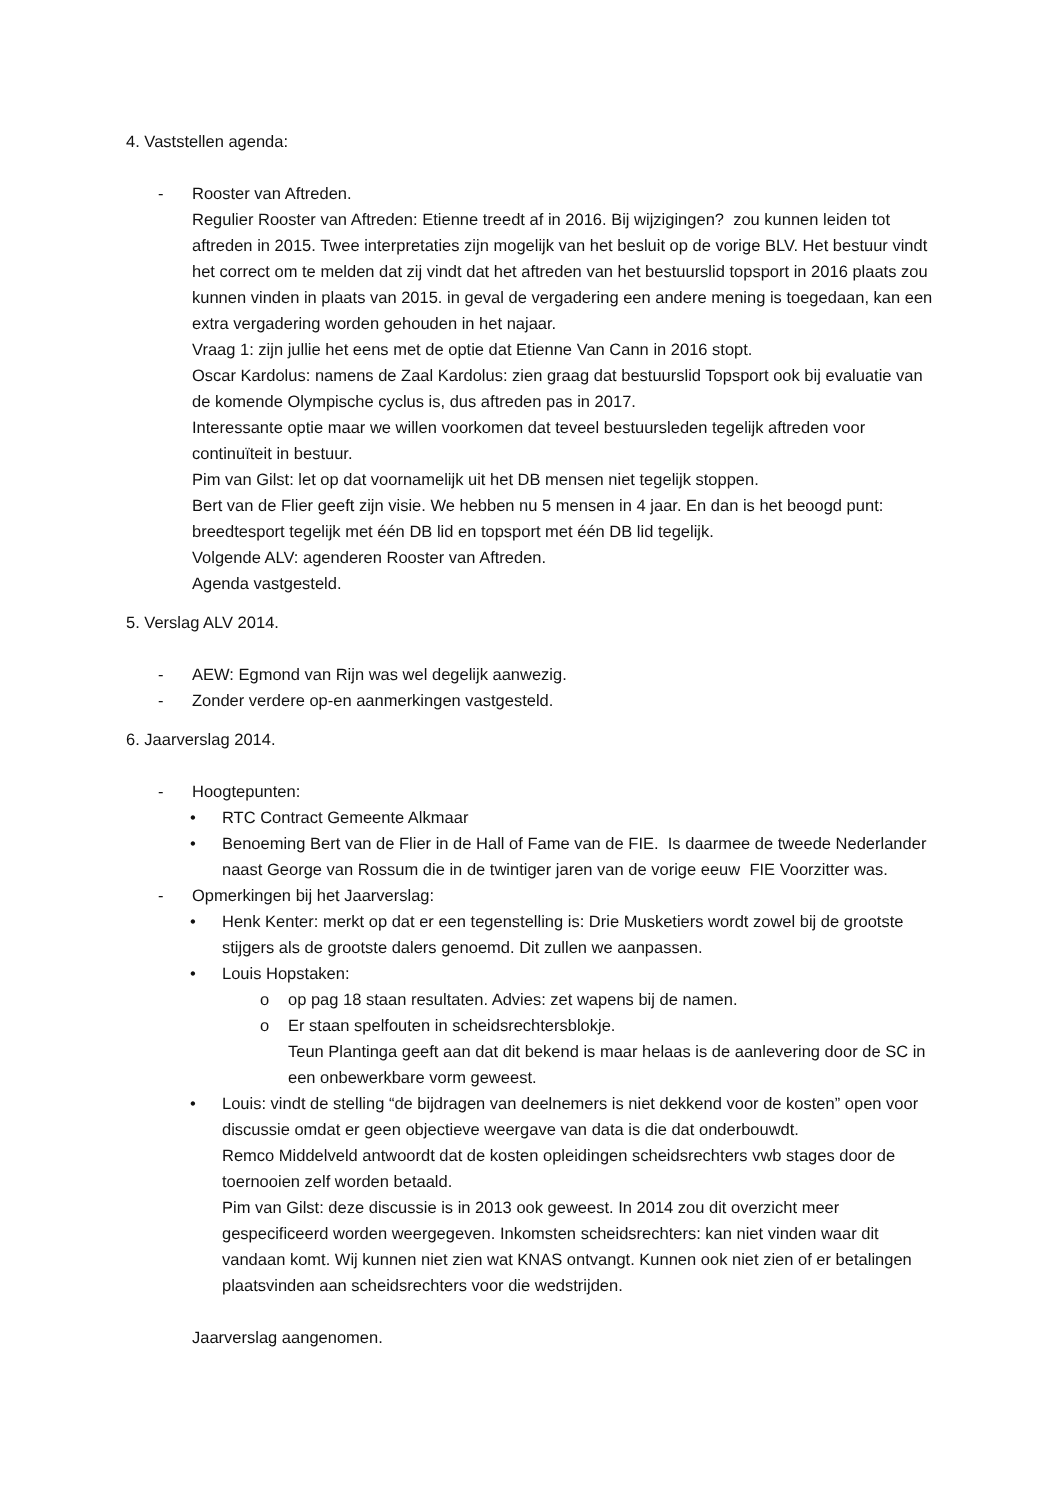4. Vaststellen agenda:
- Rooster van Aftreden.
Regulier Rooster van Aftreden: Etienne treedt af in 2016. Bij wijzigingen? zou kunnen leiden tot aftreden in 2015. Twee interpretaties zijn mogelijk van het besluit op de vorige BLV. Het bestuur vindt het correct om te melden dat zij vindt dat het aftreden van het bestuurslid topsport in 2016 plaats zou kunnen vinden in plaats van 2015. in geval de vergadering een andere mening is toegedaan, kan een extra vergadering worden gehouden in het najaar.
Vraag 1: zijn jullie het eens met de optie dat Etienne Van Cann in 2016 stopt.
Oscar Kardolus: namens de Zaal Kardolus: zien graag dat bestuurslid Topsport ook bij evaluatie van de komende Olympische cyclus is, dus aftreden pas in 2017.
Interessante optie maar we willen voorkomen dat teveel bestuursleden tegelijk aftreden voor continuïteit in bestuur.
Pim van Gilst: let op dat voornamelijk uit het DB mensen niet tegelijk stoppen.
Bert van de Flier geeft zijn visie. We hebben nu 5 mensen in 4 jaar. En dan is het beoogd punt: breedtesport tegelijk met één DB lid en topsport met één DB lid tegelijk.
Volgende ALV: agenderen Rooster van Aftreden.
Agenda vastgesteld.
5. Verslag ALV 2014.
- AEW: Egmond van Rijn was wel degelijk aanwezig.
- Zonder verdere op-en aanmerkingen vastgesteld.
6. Jaarverslag 2014.
- Hoogtepunten:
• RTC Contract Gemeente Alkmaar
• Benoeming Bert van de Flier in de Hall of Fame van de FIE. Is daarmee de tweede Nederlander naast George van Rossum die in de twintiger jaren van de vorige eeuw FIE Voorzitter was.
- Opmerkingen bij het Jaarverslag:
• Henk Kenter: merkt op dat er een tegenstelling is: Drie Musketiers wordt zowel bij de grootste stijgers als de grootste dalers genoemd. Dit zullen we aanpassen.
• Louis Hopstaken:
o op pag 18 staan resultaten. Advies: zet wapens bij de namen.
o Er staan spelfouten in scheidsrechtersblokje.
Teun Plantinga geeft aan dat dit bekend is maar helaas is de aanlevering door de SC in een onbewerkbare vorm geweest.
• Louis: vindt de stelling “de bijdragen van deelnemers is niet dekkend voor de kosten” open voor discussie omdat er geen objectieve weergave van data is die dat onderbouwdt.
Remco Middelveld antwoordt dat de kosten opleidingen scheidsrechters vwb stages door de toernooien zelf worden betaald.
Pim van Gilst: deze discussie is in 2013 ook geweest. In 2014 zou dit overzicht meer gespecificeerd worden weergegeven. Inkomsten scheidsrechters: kan niet vinden waar dit vandaan komt. Wij kunnen niet zien wat KNAS ontvangt. Kunnen ook niet zien of er betalingen plaatsvinden aan scheidsrechters voor die wedstrijden.
Jaarverslag aangenomen.